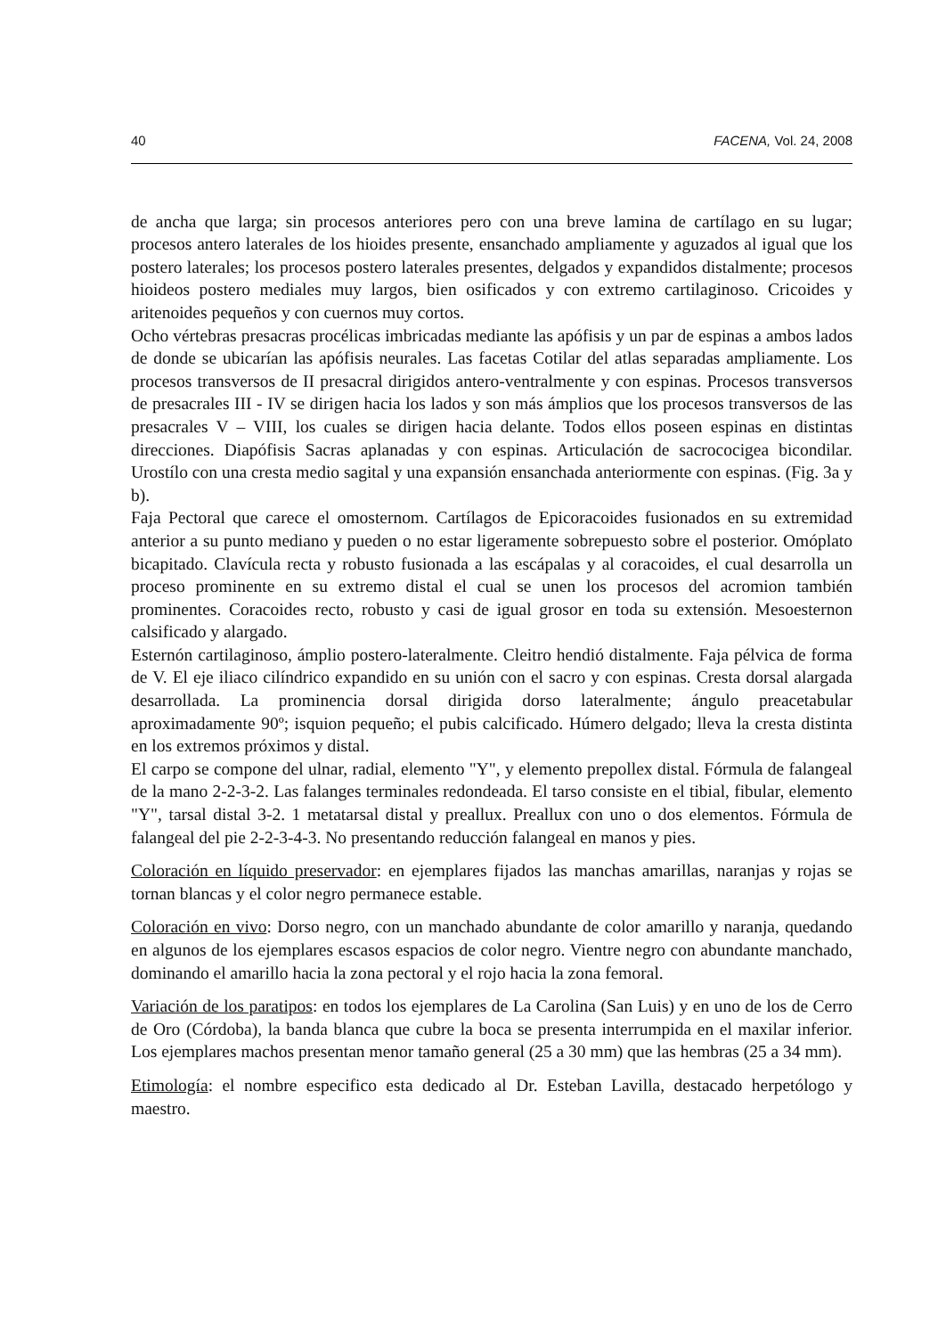40 FACENA, Vol. 24, 2008
de ancha que larga; sin procesos anteriores pero con una breve lamina de cartílago en su lugar; procesos antero laterales de los hioides presente, ensanchado ampliamente y aguzados al igual que los postero laterales; los procesos postero laterales presentes, delgados y expandidos distalmente; procesos hioideos postero mediales muy largos, bien osificados y con extremo cartilaginoso. Cricoides y aritenoides pequeños y con cuernos muy cortos.
Ocho vértebras presacras procélicas imbricadas mediante las apófisis y un par de espinas a ambos lados de donde se ubicarían las apófisis neurales. Las facetas Cotilar del atlas separadas ampliamente. Los procesos transversos de II presacral dirigidos antero-ventralmente y con espinas. Procesos transversos de presacrales III - IV se dirigen hacia los lados y son más ámplios que los procesos transversos de las presacrales V – VIII, los cuales se dirigen hacia delante. Todos ellos poseen espinas en distintas direcciones. Diapófisis Sacras aplanadas y con espinas. Articulación de sacrococigea bicondilar. Urostílo con una cresta medio sagital y una expansión ensanchada anteriormente con espinas. (Fig. 3a y b).
Faja Pectoral que carece el omosternom. Cartílagos de Epicoracoides fusionados en su extremidad anterior a su punto mediano y pueden o no estar ligeramente sobrepuesto sobre el posterior. Omóplato bicapitado. Clavícula recta y robusto fusionada a las escápalas y al coracoides, el cual desarrolla un proceso prominente en su extremo distal el cual se unen los procesos del acromion también prominentes. Coracoides recto, robusto y casi de igual grosor en toda su extensión. Mesoesternon calsificado y alargado.
Esternón cartilaginoso, ámplio postero-lateralmente. Cleitro hendió distalmente. Faja pélvica de forma de V. El eje iliaco cilíndrico expandido en su unión con el sacro y con espinas. Cresta dorsal alargada desarrollada. La prominencia dorsal dirigida dorso lateralmente; ángulo preacetabular aproximadamente 90º; isquion pequeño; el pubis calcificado. Húmero delgado; lleva la cresta distinta en los extremos próximos y distal.
El carpo se compone del ulnar, radial, elemento "Y", y elemento prepollex distal. Fórmula de falangeal de la mano 2-2-3-2. Las falanges terminales redondeada. El tarso consiste en el tibial, fibular, elemento "Y", tarsal distal 3-2. 1 metatarsal distal y preallux. Preallux con uno o dos elementos. Fórmula de falangeal del pie 2-2-3-4-3. No presentando reducción falangeal en manos y pies.
Coloración en líquido preservador: en ejemplares fijados las manchas amarillas, naranjas y rojas se tornan blancas y el color negro permanece estable.
Coloración en vivo: Dorso negro, con un manchado abundante de color amarillo y naranja, quedando en algunos de los ejemplares escasos espacios de color negro. Vientre negro con abundante manchado, dominando el amarillo hacia la zona pectoral y el rojo hacia la zona femoral.
Variación de los paratipos: en todos los ejemplares de La Carolina (San Luis) y en uno de los de Cerro de Oro (Córdoba), la banda blanca que cubre la boca se presenta interrumpida en el maxilar inferior. Los ejemplares machos presentan menor tamaño general (25 a 30 mm) que las hembras (25 a 34 mm).
Etimología: el nombre especifico esta dedicado al Dr. Esteban Lavilla, destacado herpetólogo y maestro.